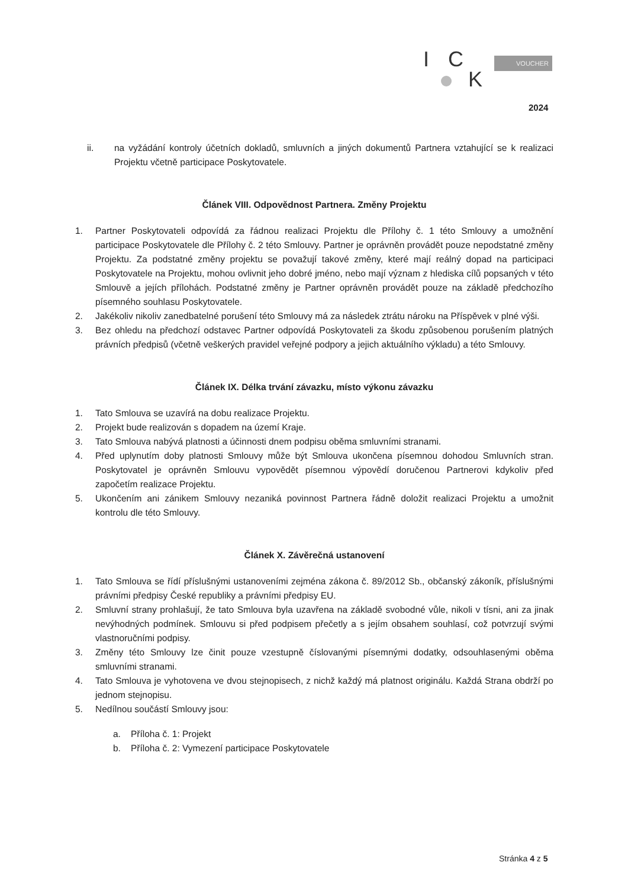I C
K
VOUCHER
2024
ii. na vyžádání kontroly účetních dokladů, smluvních a jiných dokumentů Partnera vztahující se k realizaci Projektu včetně participace Poskytovatele.
Článek VIII. Odpovědnost Partnera. Změny Projektu
1. Partner Poskytovateli odpovídá za řádnou realizaci Projektu dle Přílohy č. 1 této Smlouvy a umožnění participace Poskytovatele dle Přílohy č. 2 této Smlouvy. Partner je oprávněn provádět pouze nepodstatné změny Projektu. Za podstatné změny projektu se považují takové změny, které mají reálný dopad na participaci Poskytovatele na Projektu, mohou ovlivnit jeho dobré jméno, nebo mají význam z hlediska cílů popsaných v této Smlouvě a jejích přílohách. Podstatné změny je Partner oprávněn provádět pouze na základě předchozího písemného souhlasu Poskytovatele.
2. Jakékoliv nikoliv zanedbatelné porušení této Smlouvy má za následek ztrátu nároku na Příspěvek v plné výši.
3. Bez ohledu na předchozí odstavec Partner odpovídá Poskytovateli za škodu způsobenou porušením platných právních předpisů (včetně veškerých pravidel veřejné podpory a jejich aktuálního výkladu) a této Smlouvy.
Článek IX. Délka trvání závazku, místo výkonu závazku
1. Tato Smlouva se uzavírá na dobu realizace Projektu.
2. Projekt bude realizován s dopadem na území Kraje.
3. Tato Smlouva nabývá platnosti a účinnosti dnem podpisu oběma smluvními stranami.
4. Před uplynutím doby platnosti Smlouvy může být Smlouva ukončena písemnou dohodou Smluvních stran. Poskytovatel je oprávněn Smlouvu vypovědět písemnou výpovědí doručenou Partnerovi kdykoliv před započetím realizace Projektu.
5. Ukončením ani zánikem Smlouvy nezaniká povinnost Partnera řádně doložit realizaci Projektu a umožnit kontrolu dle této Smlouvy.
Článek X. Závěrečná ustanovení
1. Tato Smlouva se řídí příslušnými ustanoveními zejména zákona č. 89/2012 Sb., občanský zákoník, příslušnými právními předpisy České republiky a právními předpisy EU.
2. Smluvní strany prohlašují, že tato Smlouva byla uzavřena na základě svobodné vůle, nikoli v tísni, ani za jinak nevýhodných podmínek. Smlouvu si před podpisem přečetly a s jejím obsahem souhlasí, což potvrzují svými vlastnoručními podpisy.
3. Změny této Smlouvy lze činit pouze vzestupně číslovanými písemnými dodatky, odsouhlasenými oběma smluvními stranami.
4. Tato Smlouva je vyhotovena ve dvou stejnopisech, z nichž každý má platnost originálu. Každá Strana obdrží po jednom stejnopisu.
5. Nedílnou součástí Smlouvy jsou:
a. Příloha č. 1: Projekt
b. Příloha č. 2: Vymezení participace Poskytovatele
Stránka 4 z 5